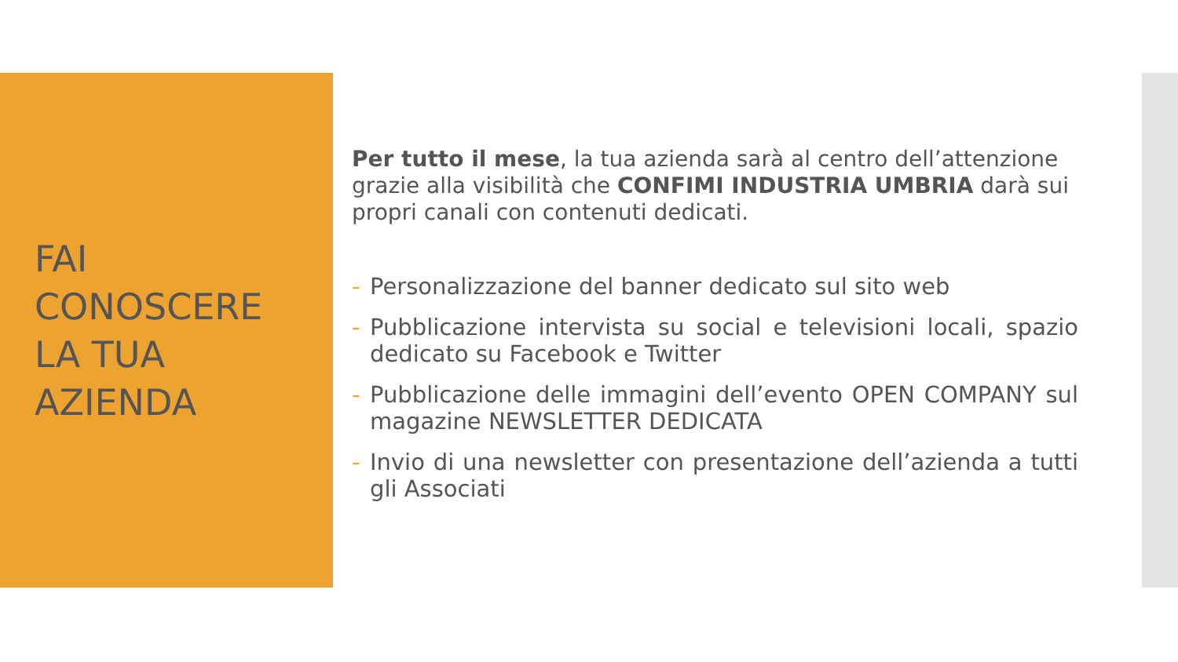FAI
CONOSCERE
LA TUA
AZIENDA
Per tutto il mese, la tua azienda sarà al centro dell’attenzione grazie alla visibilità che CONFIMI INDUSTRIA UMBRIA darà sui propri canali con contenuti dedicati.
- Personalizzazione del banner dedicato sul sito web
- Pubblicazione intervista su social e televisioni locali, spazio dedicato su Facebook e Twitter
- Pubblicazione delle immagini dell’evento OPEN COMPANY sul magazine NEWSLETTER DEDICATA
- Invio di una newsletter con presentazione dell’azienda a tutti gli Associati